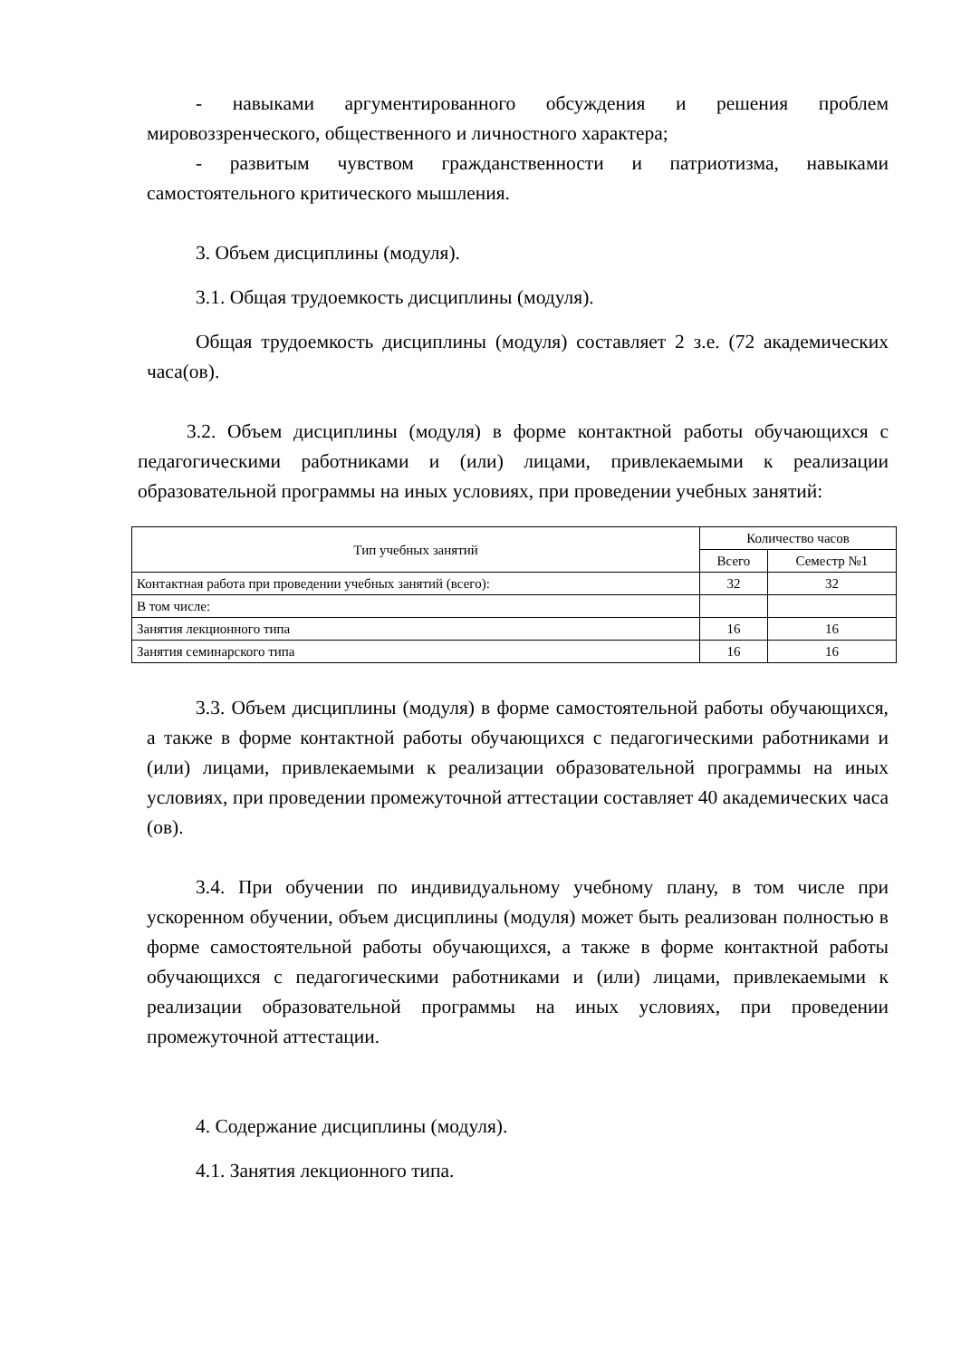- навыками аргументированного обсуждения и решения проблем мировоззренческого, общественного и личностного характера;
- развитым чувством гражданственности и патриотизма, навыками самостоятельного критического мышления.
3. Объем дисциплины (модуля).
3.1. Общая трудоемкость дисциплины (модуля).
Общая трудоемкость дисциплины (модуля) составляет 2 з.е. (72 академических часа(ов).
3.2. Объем дисциплины (модуля) в форме контактной работы обучающихся с педагогическими работниками и (или) лицами, привлекаемыми к реализации образовательной программы на иных условиях, при проведении учебных занятий:
| Тип учебных занятий | Количество часов | |
| --- | --- | --- |
| | Всего | Семестр №1 |
| Контактная работа при проведении учебных занятий (всего): | 32 | 32 |
| В том числе: | | |
| Занятия лекционного типа | 16 | 16 |
| Занятия семинарского типа | 16 | 16 |
3.3. Объем дисциплины (модуля) в форме самостоятельной работы обучающихся, а также в форме контактной работы обучающихся с педагогическими работниками и (или) лицами, привлекаемыми к реализации образовательной программы на иных условиях, при проведении промежуточной аттестации составляет 40 академических часа (ов).
3.4. При обучении по индивидуальному учебному плану, в том числе при ускоренном обучении, объем дисциплины (модуля) может быть реализован полностью в форме самостоятельной работы обучающихся, а также в форме контактной работы обучающихся с педагогическими работниками и (или) лицами, привлекаемыми к реализации образовательной программы на иных условиях, при проведении промежуточной аттестации.
4. Содержание дисциплины (модуля).
4.1. Занятия лекционного типа.